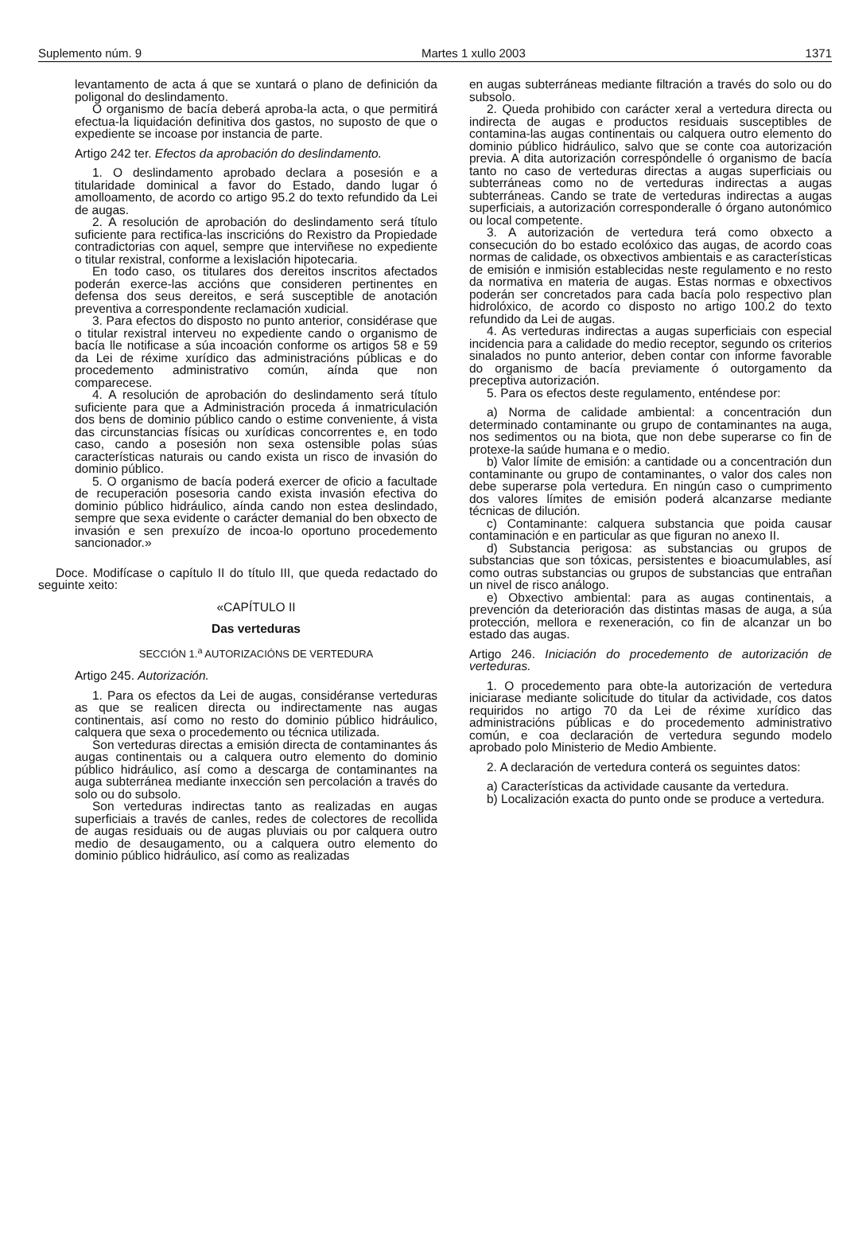Suplemento núm. 9 Martes 1 xullo 2003 1371
levantamento de acta á que se xuntará o plano de definición da poligonal do deslindamento.
O organismo de bacía deberá aproba-la acta, o que permitirá efectua-la liquidación definitiva dos gastos, no suposto de que o expediente se incoase por instancia de parte.
Artigo 242 ter. Efectos da aprobación do deslindamento.
1. O deslindamento aprobado declara a posesión e a titularidade dominical a favor do Estado, dando lugar ó amolloamento, de acordo co artigo 95.2 do texto refundido da Lei de augas.
2. A resolución de aprobación do deslindamento será título suficiente para rectifica-las inscricións do Rexistro da Propiedade contradictorias con aquel, sempre que interviñese no expediente o titular rexistral, conforme a lexislación hipotecaria.
En todo caso, os titulares dos dereitos inscritos afectados poderán exerce-las accións que consideren pertinentes en defensa dos seus dereitos, e será susceptible de anotación preventiva a correspondente reclamación xudicial.
3. Para efectos do disposto no punto anterior, considérase que o titular rexistral interveu no expediente cando o organismo de bacía lle notificase a súa incoación conforme os artigos 58 e 59 da Lei de réxime xurídico das administracións públicas e do procedemento administrativo común, aínda que non comparecese.
4. A resolución de aprobación do deslindamento será título suficiente para que a Administración proceda á inmatriculación dos bens de dominio público cando o estime conveniente, á vista das circunstancias físicas ou xurídicas concorrentes e, en todo caso, cando a posesión non sexa ostensible polas súas características naturais ou cando exista un risco de invasión do dominio público.
5. O organismo de bacía poderá exercer de oficio a facultade de recuperación posesoria cando exista invasión efectiva do dominio público hidráulico, aínda cando non estea deslindado, sempre que sexa evidente o carácter demanial do ben obxecto de invasión e sen prexuízo de incoa-lo oportuno procedemento sancionador.»
Doce. Modifícase o capítulo II do título III, que queda redactado do seguinte xeito:
«CAPÍTULO II
Das verteduras
SECCIÓN 1.<sup>a</sup> AUTORIZACIÓNS DE VERTEDURA
Artigo 245. Autorización.
1. Para os efectos da Lei de augas, considéranse verteduras as que se realicen directa ou indirectamente nas augas continentais, así como no resto do dominio público hidráulico, calquera que sexa o procedemento ou técnica utilizada.
Son verteduras directas a emisión directa de contaminantes ás augas continentais ou a calquera outro elemento do dominio público hidráulico, así como a descarga de contaminantes na auga subterránea mediante inxección sen percolación a través do solo ou do subsolo.
Son verteduras indirectas tanto as realizadas en augas superficiais a través de canles, redes de colectores de recollida de augas residuais ou de augas pluviais ou por calquera outro medio de desaugamento, ou a calquera outro elemento do dominio público hidráulico, así como as realizadas
en augas subterráneas mediante filtración a través do solo ou do subsolo.
2. Queda prohibido con carácter xeral a vertedura directa ou indirecta de augas e productos residuais susceptibles de contamina-las augas continentais ou calquera outro elemento do dominio público hidráulico, salvo que se conte coa autorización previa. A dita autorización correspóndelle ó organismo de bacía tanto no caso de verteduras directas a augas superficiais ou subterráneas como no de verteduras indirectas a augas subterráneas. Cando se trate de verteduras indirectas a augas superficiais, a autorización corresponderalle ó órgano autonómico ou local competente.
3. A autorización de vertedura terá como obxecto a consecución do bo estado ecolóxico das augas, de acordo coas normas de calidade, os obxectivos ambientais e as características de emisión e inmisión establecidas neste regulamento e no resto da normativa en materia de augas. Estas normas e obxectivos poderán ser concretados para cada bacía polo respectivo plan hidrolóxico, de acordo co disposto no artigo 100.2 do texto refundido da Lei de augas.
4. As verteduras indirectas a augas superficiais con especial incidencia para a calidade do medio receptor, segundo os criterios sinalados no punto anterior, deben contar con informe favorable do organismo de bacía previamente ó outorgamento da preceptiva autorización.
5. Para os efectos deste regulamento, enténdese por:
a) Norma de calidade ambiental: a concentración dun determinado contaminante ou grupo de contaminantes na auga, nos sedimentos ou na biota, que non debe superarse co fin de protexe-la saúde humana e o medio.
b) Valor límite de emisión: a cantidade ou a concentración dun contaminante ou grupo de contaminantes, o valor dos cales non debe superarse pola vertedura. En ningún caso o cumprimento dos valores límites de emisión poderá alcanzarse mediante técnicas de dilución.
c) Contaminante: calquera substancia que poida causar contaminación e en particular as que figuran no anexo II.
d) Substancia perigosa: as substancias ou grupos de substancias que son tóxicas, persistentes e bioacumulables, así como outras substancias ou grupos de substancias que entrañan un nivel de risco análogo.
e) Obxectivo ambiental: para as augas continentais, a prevención da deterioración das distintas masas de auga, a súa protección, mellora e rexeneración, co fin de alcanzar un bo estado das augas.
Artigo 246. Iniciación do procedemento de autorización de verteduras.
1. O procedemento para obte-la autorización de vertedura iniciarase mediante solicitude do titular da actividade, cos datos requiridos no artigo 70 da Lei de réxime xurídico das administracións públicas e do procedemento administrativo común, e coa declaración de vertedura segundo modelo aprobado polo Ministerio de Medio Ambiente.
2. A declaración de vertedura conterá os seguintes datos:
a) Características da actividade causante da vertedura.
b) Localización exacta do punto onde se produce a vertedura.